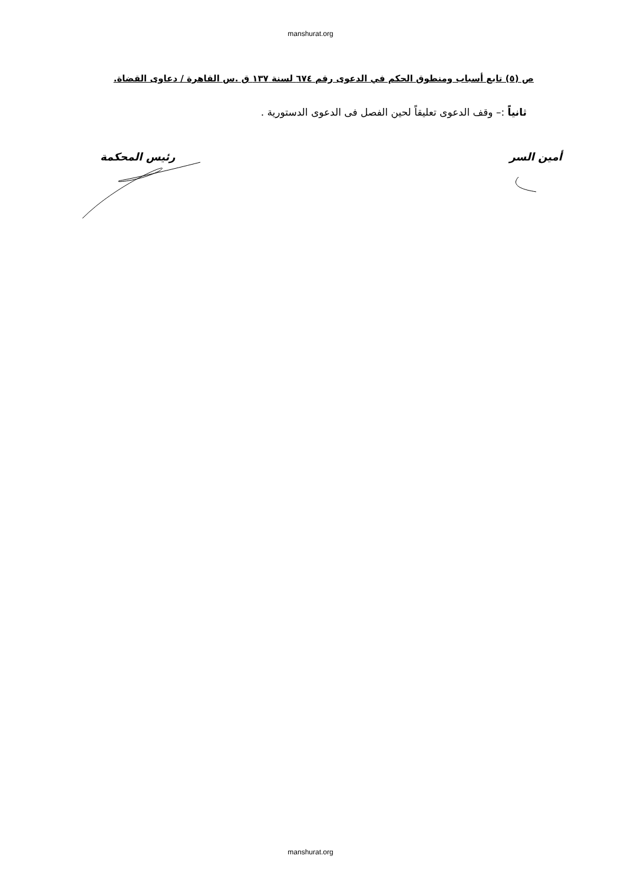manshurat.org
ص (٥) تابع أسباب ومنطوق الحكم في الدعوى رقم ٦٧٤ لسنة ١٣٧ ق .س القاهرة / دعاوى القضاة.
ثانياً :– وقف الدعوى تعليقاً لحين الفصل فى الدعوى الدستورية .
أمين السر رئيس المحكمة
manshurat.org